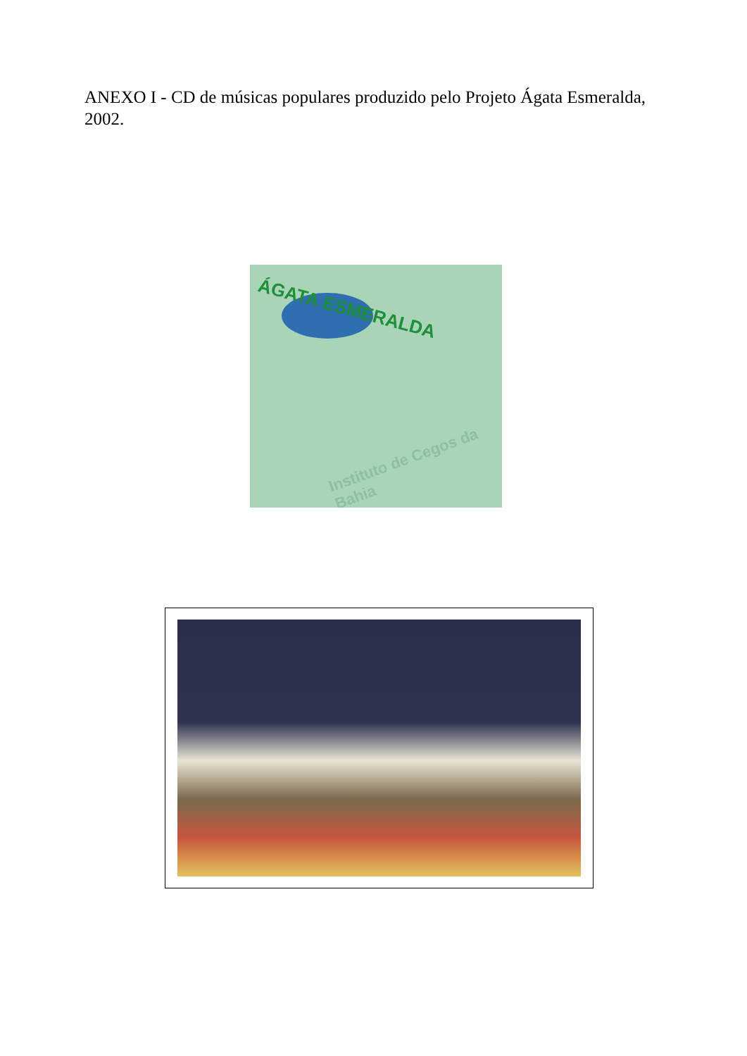ANEXO I - CD de músicas populares produzido pelo Projeto Ágata Esmeralda, 2002.
ÁGATA ESMERALDA
Instituto de Cegos da Bahia